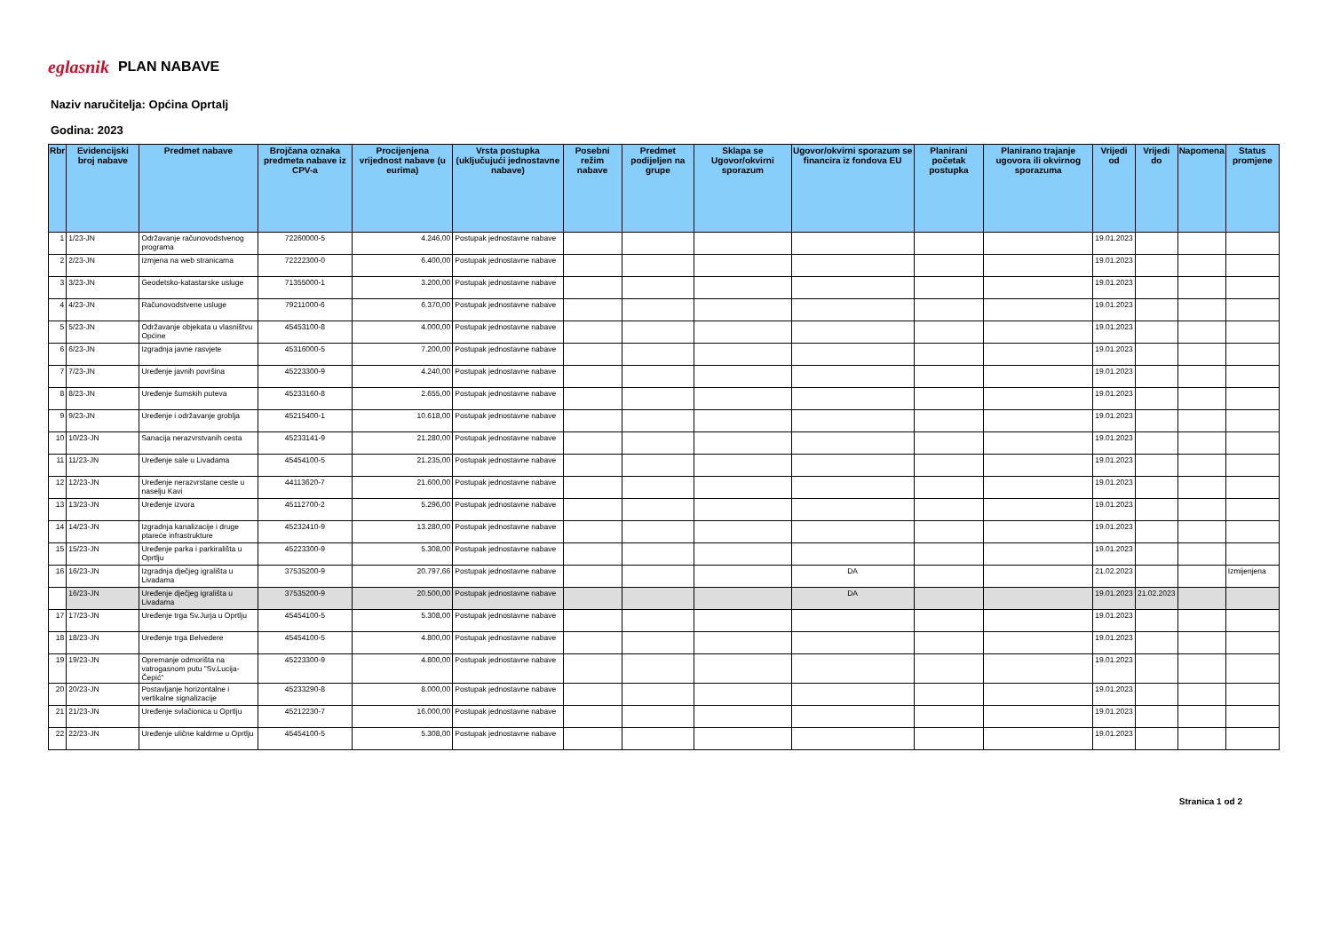eglasnik PLAN NABAVE
Naziv naručitelja: Općina Oprtalj
Godina: 2023
| Rbr | Evidencijski broj nabave | Predmet nabave | Brojčana oznaka predmeta nabave iz CPV-a | Procijenjena vrijednost nabave (u eurima) | Vrsta postupka (uključujući jednostavne nabave) | Posebni režim nabave | Predmet podijeljen na grupe | Sklapa se Ugovor/okvirni sporazum | Ugovor/okvirni sporazum se financira iz fondova EU | Planirani početak postupka | Planirano trajanje ugovora ili okvirnog sporazuma | Vrijedi od | Vrijedi do | Napomena | Status promjene |
| --- | --- | --- | --- | --- | --- | --- | --- | --- | --- | --- | --- | --- | --- | --- | --- |
| 1 | 1/23-JN | Održavanje računovodstvenog programa | 72260000-5 | 4.246,00 | Postupak jednostavne nabave | | | | | | | 19.01.2023 | | | |
| 2 | 2/23-JN | Izmjena na web stranicama | 72222300-0 | 6.400,00 | Postupak jednostavne nabave | | | | | | | 19.01.2023 | | | |
| 3 | 3/23-JN | Geodetsko-katastarske usluge | 71355000-1 | 3.200,00 | Postupak jednostavne nabave | | | | | | | 19.01.2023 | | | |
| 4 | 4/23-JN | Računovodstvene usluge | 79211000-6 | 6.370,00 | Postupak jednostavne nabave | | | | | | | 19.01.2023 | | | |
| 5 | 5/23-JN | Održavanje objekata u vlasništvu Općine | 45453100-8 | 4.000,00 | Postupak jednostavne nabave | | | | | | | 19.01.2023 | | | |
| 6 | 6/23-JN | Izgradnja javne rasvjete | 45316000-5 | 7.200,00 | Postupak jednostavne nabave | | | | | | | 19.01.2023 | | | |
| 7 | 7/23-JN | Uređenje javnih površina | 45223300-9 | 4.240,00 | Postupak jednostavne nabave | | | | | | | 19.01.2023 | | | |
| 8 | 8/23-JN | Uređenje šumskih puteva | 45233160-8 | 2.655,00 | Postupak jednostavne nabave | | | | | | | 19.01.2023 | | | |
| 9 | 9/23-JN | Uređenje i održavanje groblja | 45215400-1 | 10.618,00 | Postupak jednostavne nabave | | | | | | | 19.01.2023 | | | |
| 10 | 10/23-JN | Sanacija nerazvrstvanih cesta | 45233141-9 | 21.280,00 | Postupak jednostavne nabave | | | | | | | 19.01.2023 | | | |
| 11 | 11/23-JN | Uređenje sale u Livadama | 45454100-5 | 21.235,00 | Postupak jednostavne nabave | | | | | | | 19.01.2023 | | | |
| 12 | 12/23-JN | Uređenje nerazvrstane ceste u naselju Kavi | 44113620-7 | 21.600,00 | Postupak jednostavne nabave | | | | | | | 19.01.2023 | | | |
| 13 | 13/23-JN | Uređenje izvora | 45112700-2 | 5.296,00 | Postupak jednostavne nabave | | | | | | | 19.01.2023 | | | |
| 14 | 14/23-JN | Izgradnja kanalizacije i druge ptareće infrastrukture | 45232410-9 | 13.280,00 | Postupak jednostavne nabave | | | | | | | 19.01.2023 | | | |
| 15 | 15/23-JN | Uređenje parka i parkirališta u Oprtlju | 45223300-9 | 5.308,00 | Postupak jednostavne nabave | | | | | | | 19.01.2023 | | | |
| 16 | 16/23-JN | Izgradnja dječjeg igrališta u Livadama | 37535200-9 | 20.797,66 | Postupak jednostavne nabave | | | | DA | | | 21.02.2023 | | | Izmijenjena |
| | 16/23-JN | Uređenje dječjeg igrališta u Livadama | 37535200-9 | 20.500,00 | Postupak jednostavne nabave | | | | DA | | | 19.01.2023 | 21.02.2023 | | |
| 17 | 17/23-JN | Uređenje trga Sv.Jurja u Oprtlju | 45454100-5 | 5.308,00 | Postupak jednostavne nabave | | | | | | | 19.01.2023 | | | |
| 18 | 18/23-JN | Uređenje trga Belvedere | 45454100-5 | 4.800,00 | Postupak jednostavne nabave | | | | | | | 19.01.2023 | | | |
| 19 | 19/23-JN | Opremanje odmorišta na vatrogasnom putu "Sv.Lucija-Čepić" | 45223300-9 | 4.800,00 | Postupak jednostavne nabave | | | | | | | 19.01.2023 | | | |
| 20 | 20/23-JN | Postavljanje horizontalne i vertikalne signalizacije | 45233290-8 | 8.000,00 | Postupak jednostavne nabave | | | | | | | 19.01.2023 | | | |
| 21 | 21/23-JN | Uređenje svlačionica u Oprtlju | 45212230-7 | 16.000,00 | Postupak jednostavne nabave | | | | | | | 19.01.2023 | | | |
| 22 | 22/23-JN | Uređenje ulične kaldrme u Oprtlju | 45454100-5 | 5.308,00 | Postupak jednostavne nabave | | | | | | | 19.01.2023 | | | |
Stranica 1 od 2